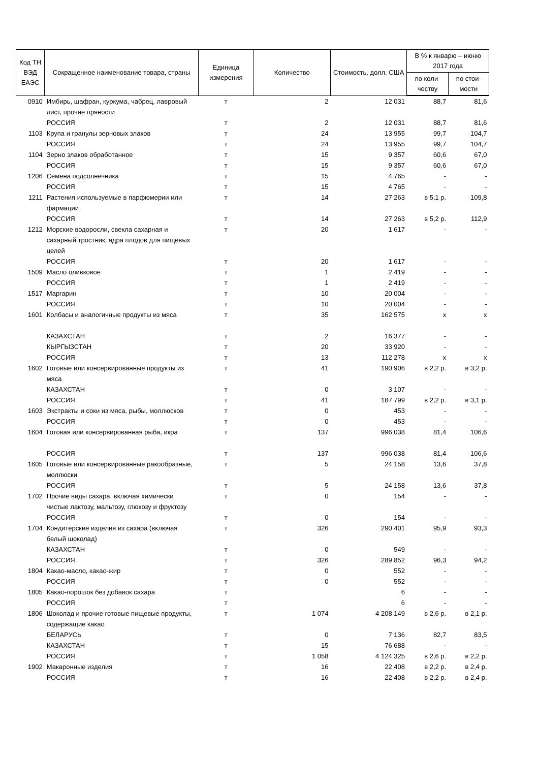| Код ТН ВЭД ЕАЭС | Сокращенное наименование товара, страны | Единица измерения | Количество | Стоимость, долл. США | В % к январю – июню 2017 года | |
| --- | --- | --- | --- | --- | --- | --- |
| | | | | | по коли-честву | по стои-мости |
| 0910 | Имбирь, шафран, куркума, чабрец, лавровый лист, прочие пряности | т | 2 | 12 031 | 88,7 | 81,6 |
| | РОССИЯ | т | 2 | 12 031 | 88,7 | 81,6 |
| 1103 | Крупа и гранулы зерновых злаков | т | 24 | 13 955 | 99,7 | 104,7 |
| | РОССИЯ | т | 24 | 13 955 | 99,7 | 104,7 |
| 1104 | Зерно злаков обработанное | т | 15 | 9 357 | 60,6 | 67,0 |
| | РОССИЯ | т | 15 | 9 357 | 60,6 | 67,0 |
| 1206 | Семена подсолнечника | т | 15 | 4 765 | - | - |
| | РОССИЯ | т | 15 | 4 765 | - | - |
| 1211 | Растения используемые в парфюмерии или фармации | т | 14 | 27 263 | в 5,1 р. | 109,8 |
| | РОССИЯ | т | 14 | 27 263 | в 5,2 р. | 112,9 |
| 1212 | Морские водоросли, свекла сахарная и сахарный тростник, ядра плодов для пищевых целей | т | 20 | 1 617 | - | - |
| | РОССИЯ | т | 20 | 1 617 | - | - |
| 1509 | Масло оливковое | т | 1 | 2 419 | - | - |
| | РОССИЯ | т | 1 | 2 419 | - | - |
| 1517 | Маргарин | т | 10 | 20 004 | - | - |
| | РОССИЯ | т | 10 | 20 004 | - | - |
| 1601 | Колбасы и аналогичные продукты из мяса | т | 35 | 162 575 | х | х |
| | КАЗАХСТАН | т | 2 | 16 377 | - | - |
| | КЫРГЫЗСТАН | т | 20 | 33 920 | - | - |
| | РОССИЯ | т | 13 | 112 278 | х | х |
| 1602 | Готовые или консервированные продукты из мяса | т | 41 | 190 906 | в 2,2 р. | в 3,2 р. |
| | КАЗАХСТАН | т | 0 | 3 107 | - | - |
| | РОССИЯ | т | 41 | 187 799 | в 2,2 р. | в 3,1 р. |
| 1603 | Экстракты и соки из мяса, рыбы, моллюсков | т | 0 | 453 | - | - |
| | РОССИЯ | т | 0 | 453 | - | - |
| 1604 | Готовая или консервированная рыба, икра | т | 137 | 996 038 | 81,4 | 106,6 |
| | РОССИЯ | т | 137 | 996 038 | 81,4 | 106,6 |
| 1605 | Готовые или консервированные ракообразные, моллюски | т | 5 | 24 158 | 13,6 | 37,8 |
| | РОССИЯ | т | 5 | 24 158 | 13,6 | 37,8 |
| 1702 | Прочие виды сахара, включая химически чистые лактозу, мальтозу, глюкозу и фруктозу | т | 0 | 154 | - | - |
| | РОССИЯ | т | 0 | 154 | - | - |
| 1704 | Кондитерские изделия из сахара (включая белый шоколад) | т | 326 | 290 401 | 95,9 | 93,3 |
| | КАЗАХСТАН | т | 0 | 549 | - | - |
| | РОССИЯ | т | 326 | 289 852 | 96,3 | 94,2 |
| 1804 | Какао-масло, какао-жир | т | 0 | 552 | - | - |
| | РОССИЯ | т | 0 | 552 | - | - |
| 1805 | Какао-порошок без добавок сахара | т | | 6 | - | - |
| | РОССИЯ | т | | 6 | - | - |
| 1806 | Шоколад и прочие готовые пищевые продукты, содержащие какао | т | 1 074 | 4 208 149 | в 2,6 р. | в 2,1 р. |
| | БЕЛАРУСЬ | т | 0 | 7 136 | 82,7 | 83,5 |
| | КАЗАХСТАН | т | 15 | 76 688 | - | - |
| | РОССИЯ | т | 1 058 | 4 124 325 | в 2,6 р. | в 2,2 р. |
| 1902 | Макаронные изделия | т | 16 | 22 408 | в 2,2 р. | в 2,4 р. |
| | РОССИЯ | т | 16 | 22 408 | в 2,2 р. | в 2,4 р. |